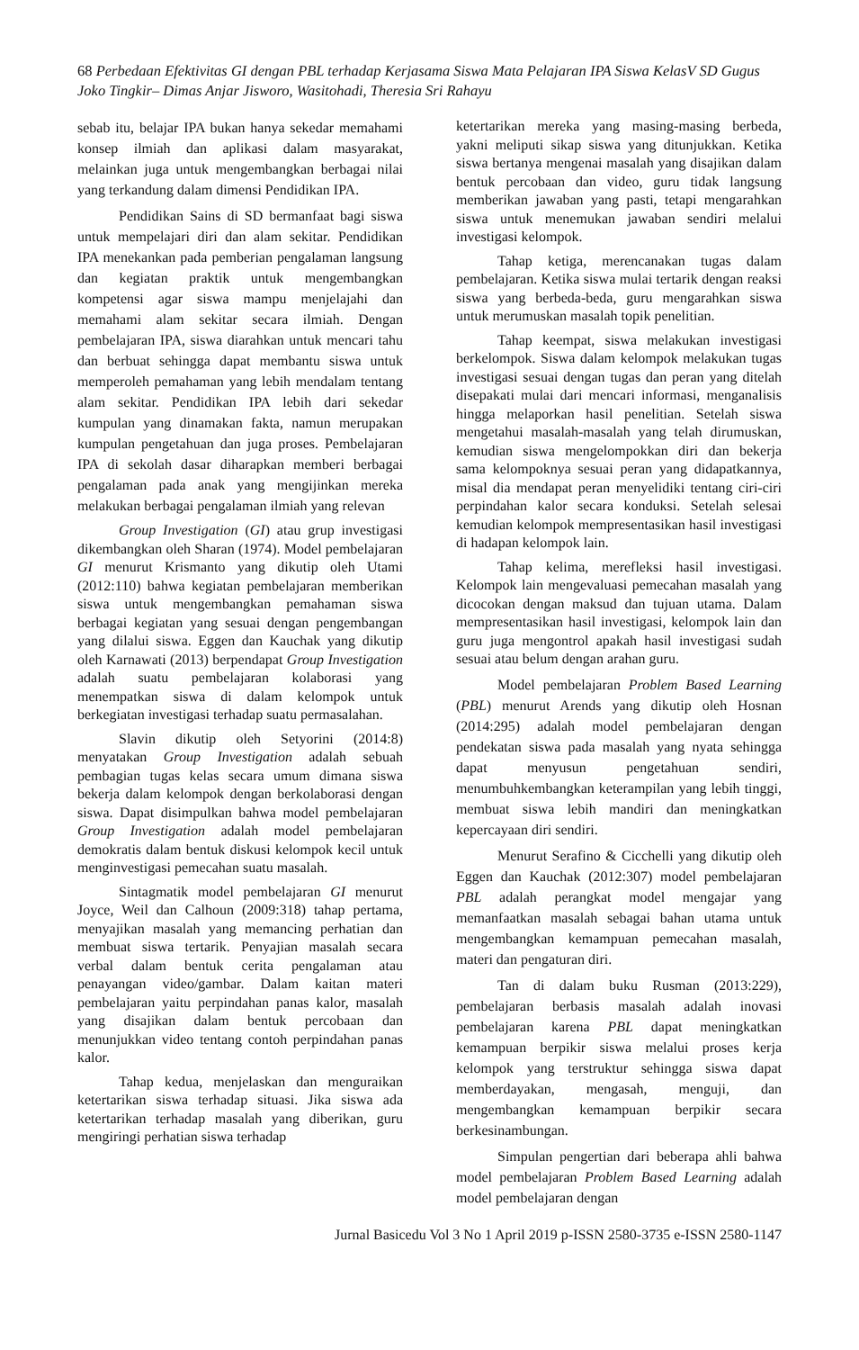68 Perbedaan Efektivitas GI dengan PBL terhadap Kerjasama Siswa Mata Pelajaran IPA Siswa KelasV SD Gugus Joko Tingkir– Dimas Anjar Jisworo, Wasitohadi, Theresia Sri Rahayu
sebab itu, belajar IPA bukan hanya sekedar memahami konsep ilmiah dan aplikasi dalam masyarakat, melainkan juga untuk mengembangkan berbagai nilai yang terkandung dalam dimensi Pendidikan IPA.
Pendidikan Sains di SD bermanfaat bagi siswa untuk mempelajari diri dan alam sekitar. Pendidikan IPA menekankan pada pemberian pengalaman langsung dan kegiatan praktik untuk mengembangkan kompetensi agar siswa mampu menjelajahi dan memahami alam sekitar secara ilmiah. Dengan pembelajaran IPA, siswa diarahkan untuk mencari tahu dan berbuat sehingga dapat membantu siswa untuk memperoleh pemahaman yang lebih mendalam tentang alam sekitar. Pendidikan IPA lebih dari sekedar kumpulan yang dinamakan fakta, namun merupakan kumpulan pengetahuan dan juga proses. Pembelajaran IPA di sekolah dasar diharapkan memberi berbagai pengalaman pada anak yang mengijinkan mereka melakukan berbagai pengalaman ilmiah yang relevan
Group Investigation (GI) atau grup investigasi dikembangkan oleh Sharan (1974). Model pembelajaran GI menurut Krismanto yang dikutip oleh Utami (2012:110) bahwa kegiatan pembelajaran memberikan siswa untuk mengembangkan pemahaman siswa berbagai kegiatan yang sesuai dengan pengembangan yang dilalui siswa. Eggen dan Kauchak yang dikutip oleh Karnawati (2013) berpendapat Group Investigation adalah suatu pembelajaran kolaborasi yang menempatkan siswa di dalam kelompok untuk berkegiatan investigasi terhadap suatu permasalahan.
Slavin dikutip oleh Setyorini (2014:8) menyatakan Group Investigation adalah sebuah pembagian tugas kelas secara umum dimana siswa bekerja dalam kelompok dengan berkolaborasi dengan siswa. Dapat disimpulkan bahwa model pembelajaran Group Investigation adalah model pembelajaran demokratis dalam bentuk diskusi kelompok kecil untuk menginvestigasi pemecahan suatu masalah.
Sintagmatik model pembelajaran GI menurut Joyce, Weil dan Calhoun (2009:318) tahap pertama, menyajikan masalah yang memancing perhatian dan membuat siswa tertarik. Penyajian masalah secara verbal dalam bentuk cerita pengalaman atau penayangan video/gambar. Dalam kaitan materi pembelajaran yaitu perpindahan panas kalor, masalah yang disajikan dalam bentuk percobaan dan menunjukkan video tentang contoh perpindahan panas kalor.
Tahap kedua, menjelaskan dan menguraikan ketertarikan siswa terhadap situasi. Jika siswa ada ketertarikan terhadap masalah yang diberikan, guru mengiringi perhatian siswa terhadap
ketertarikan mereka yang masing-masing berbeda, yakni meliputi sikap siswa yang ditunjukkan. Ketika siswa bertanya mengenai masalah yang disajikan dalam bentuk percobaan dan video, guru tidak langsung memberikan jawaban yang pasti, tetapi mengarahkan siswa untuk menemukan jawaban sendiri melalui investigasi kelompok.
Tahap ketiga, merencanakan tugas dalam pembelajaran. Ketika siswa mulai tertarik dengan reaksi siswa yang berbeda-beda, guru mengarahkan siswa untuk merumuskan masalah topik penelitian.
Tahap keempat, siswa melakukan investigasi berkelompok. Siswa dalam kelompok melakukan tugas investigasi sesuai dengan tugas dan peran yang ditelah disepakati mulai dari mencari informasi, menganalisis hingga melaporkan hasil penelitian. Setelah siswa mengetahui masalah-masalah yang telah dirumuskan, kemudian siswa mengelompokkan diri dan bekerja sama kelompoknya sesuai peran yang didapatkannya, misal dia mendapat peran menyelidiki tentang ciri-ciri perpindahan kalor secara konduksi. Setelah selesai kemudian kelompok mempresentasikan hasil investigasi di hadapan kelompok lain.
Tahap kelima, merefleksi hasil investigasi. Kelompok lain mengevaluasi pemecahan masalah yang dicocokan dengan maksud dan tujuan utama. Dalam mempresentasikan hasil investigasi, kelompok lain dan guru juga mengontrol apakah hasil investigasi sudah sesuai atau belum dengan arahan guru.
Model pembelajaran Problem Based Learning (PBL) menurut Arends yang dikutip oleh Hosnan (2014:295) adalah model pembelajaran dengan pendekatan siswa pada masalah yang nyata sehingga dapat menyusun pengetahuan sendiri, menumbuhkembangkan keterampilan yang lebih tinggi, membuat siswa lebih mandiri dan meningkatkan kepercayaan diri sendiri.
Menurut Serafino & Cicchelli yang dikutip oleh Eggen dan Kauchak (2012:307) model pembelajaran PBL adalah perangkat model mengajar yang memanfaatkan masalah sebagai bahan utama untuk mengembangkan kemampuan pemecahan masalah, materi dan pengaturan diri.
Tan di dalam buku Rusman (2013:229), pembelajaran berbasis masalah adalah inovasi pembelajaran karena PBL dapat meningkatkan kemampuan berpikir siswa melalui proses kerja kelompok yang terstruktur sehingga siswa dapat memberdayakan, mengasah, menguji, dan mengembangkan kemampuan berpikir secara berkesinambungan.
Simpulan pengertian dari beberapa ahli bahwa model pembelajaran Problem Based Learning adalah model pembelajaran dengan
Jurnal Basicedu Vol 3 No 1 April 2019 p-ISSN 2580-3735 e-ISSN 2580-1147